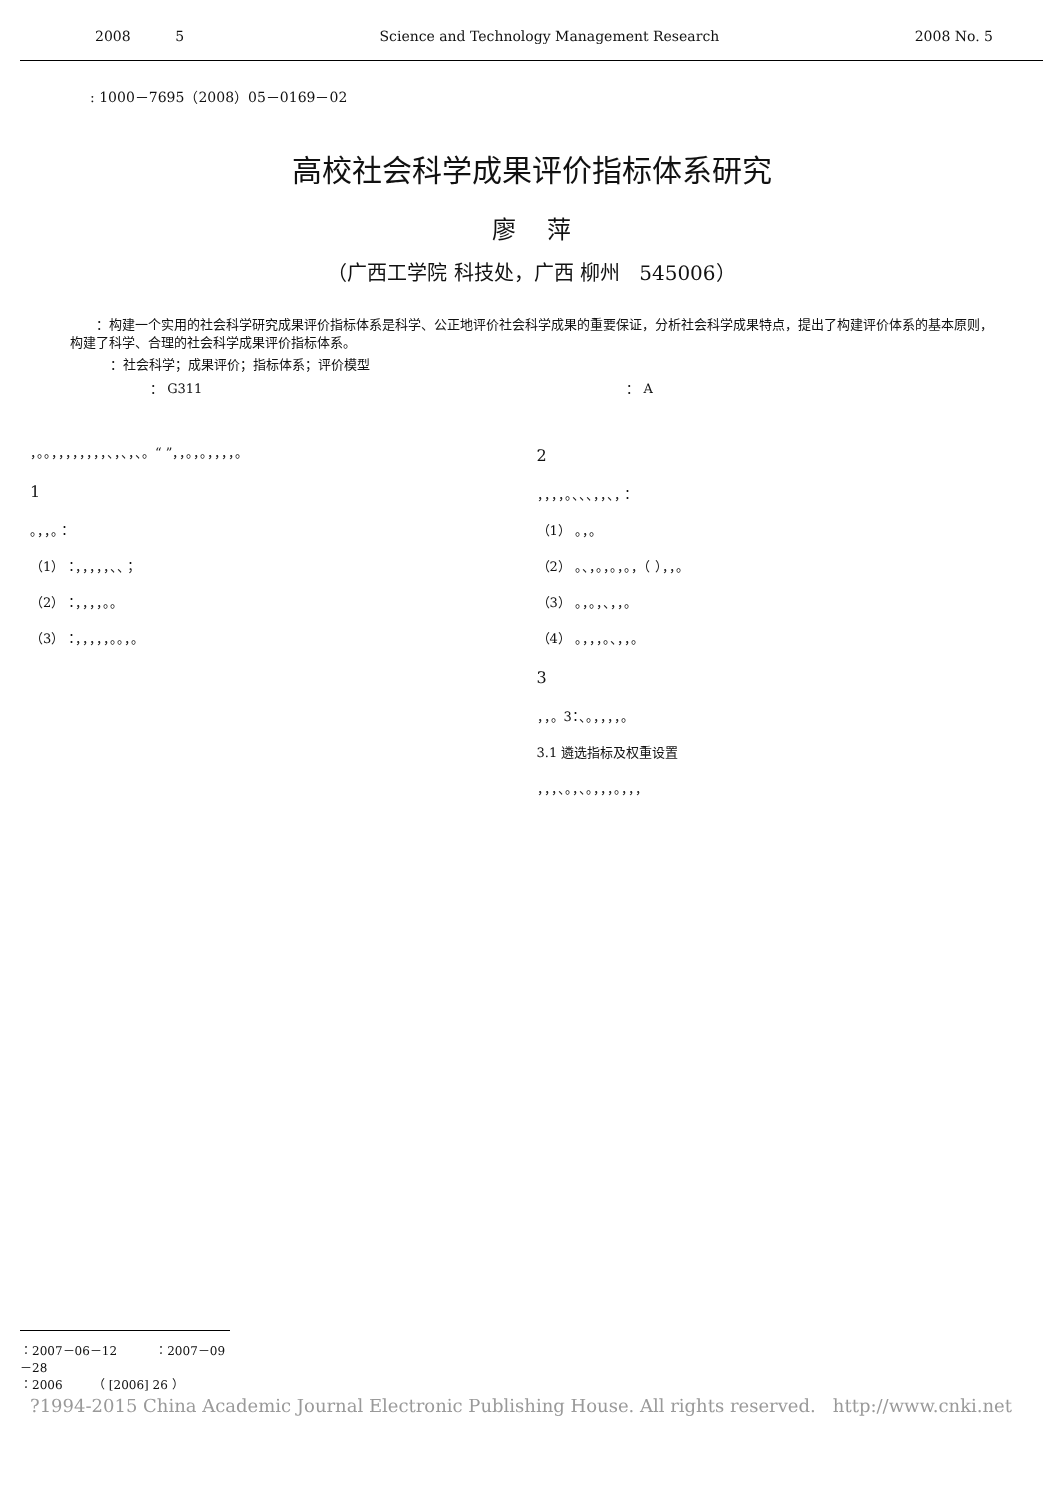2008 5 Science and Technology Management Research 2008 No. 5
: 1000－7695（2008）05－0169－02
高校社会科学成果评价指标体系研究
廖 萍
（广西工学院 科技处，广西 柳州 545006）
：构建一个实用的社会科学研究成果评价指标体系是科学、公正地评价社会科学成果的重要保证，分析社会科学成果特点，提出了构建评价体系的基本原则，构建了科学、合理的社会科学成果评价指标体系。
：社会科学；成果评价；指标体系；评价模型
： G311 ： A
，。。，，，，，，，，、，、，、。“ ”，，。，。，，，，。
1
。，，。：
（1） ：，，，，，、、；
（2） ：，，，，。。
（3） ：，，，，，。。，。
2
，，，，。、、、，，、，：
（1） 。，。
（2） 。、，。，。，。，（ ），，。
（3） 。，。，、，，。
（4） 。，，，。、，，。
3
，，。3：、。，，，，。
3.1 遴选指标及权重设置
，，，、。，、。，，，。，，，
：2007－06－12 ：2007－09－28
：2006 （ [2006] 26 ）
?1994-2015 China Academic Journal Electronic Publishing House. All rights reserved. http://www.cnki.net